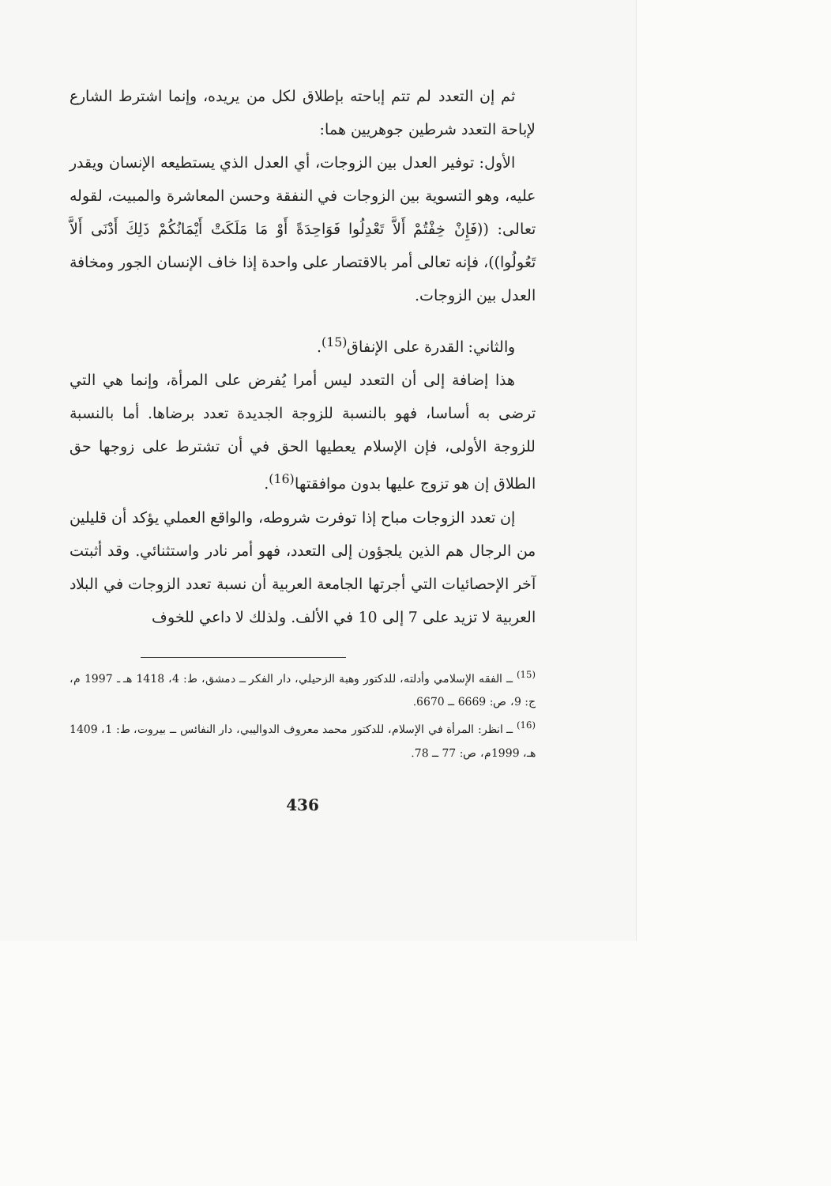ثم إن التعدد لم تتم إباحته بإطلاق لكل من يريده، وإنما اشترط الشارع لإباحة التعدد شرطين جوهريين هما:
الأول: توفير العدل بين الزوجات، أي العدل الذي يستطيعه الإنسان ويقدر عليه، وهو التسوية بين الزوجات في النفقة وحسن المعاشرة والمبيت، لقوله تعالى: ((فَإِنْ خِفْتُمْ أَلاَّ تَعْدِلُوا فَوَاحِدَةً أَوْ مَا مَلَكَتْ أَيْمَانُكُمْ ذَلِكَ أَدْنَى أَلاَّ تَعُولُوا))، فإنه تعالى أمر بالاقتصار على واحدة إذا خاف الإنسان الجور ومخافة العدل بين الزوجات.
والثاني: القدرة على الإنفاق<sup>(15)</sup>.
هذا إضافة إلى أن التعدد ليس أمرا يُفرض على المرأة، وإنما هي التي ترضى به أساسا، فهو بالنسبة للزوجة الجديدة تعدد برضاها. أما بالنسبة للزوجة الأولى، فإن الإسلام يعطيها الحق في أن تشترط على زوجها حق الطلاق إن هو تزوج عليها بدون موافقتها<sup>(16)</sup>.
إن تعدد الزوجات مباح إذا توفرت شروطه، والواقع العملي يؤكد أن قليلين من الرجال هم الذين يلجؤون إلى التعدد، فهو أمر نادر واستثنائي. وقد أثبتت آخر الإحصائيات التي أجرتها الجامعة العربية أن نسبة تعدد الزوجات في البلاد العربية لا تزيد على 7 إلى 10 في الألف. ولذلك لا داعي للخوف
<sup>(15)</sup> ــ الفقه الإسلامي وأدلته، للدكتور وهبة الزحيلي، دار الفكر ــ دمشق، ط: 4، 1418 هـ ـ 1997 م، ج: 9، ص: 6669 ــ 6670.
<sup>(16)</sup> ــ انظر: المرأة في الإسلام، للدكتور محمد معروف الدواليبي، دار النفائس ــ بيروت، ط: 1، 1409 هـ، 1999م، ص: 77 ــ 78.
436